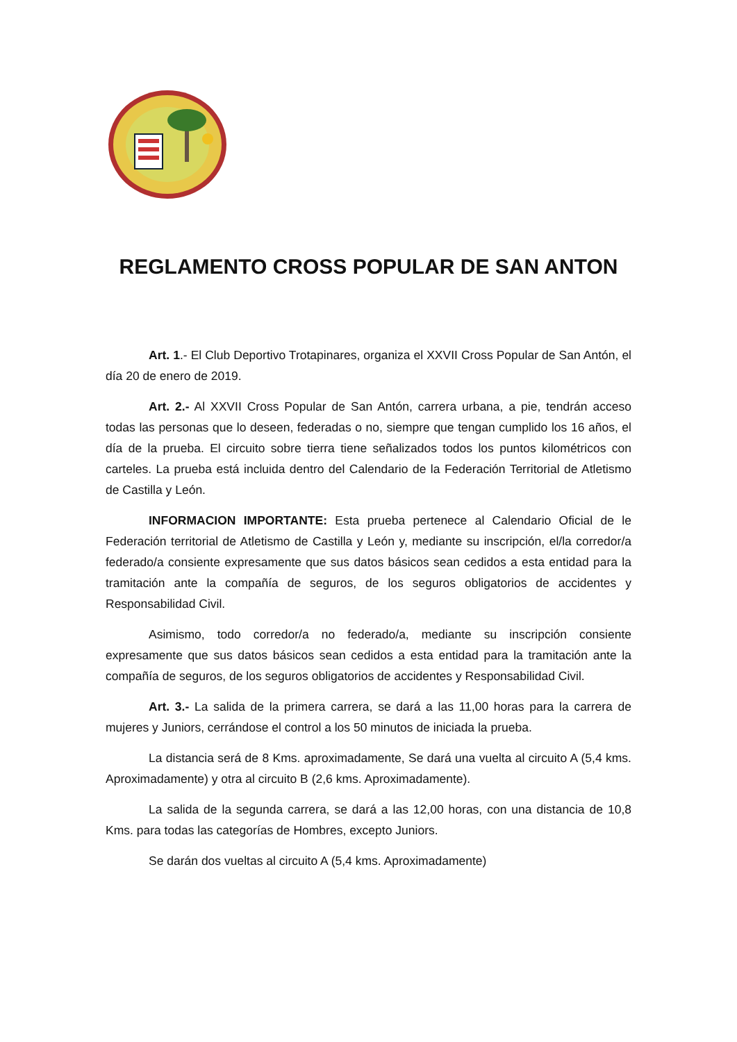REGLAMENTO CROSS POPULAR DE SAN ANTON
Art. 1.- El Club Deportivo Trotapinares, organiza el XXVII Cross Popular de San Antón, el día 20 de enero de 2019.
Art. 2.- Al XXVII Cross Popular de San Antón, carrera urbana, a pie, tendrán acceso todas las personas que lo deseen, federadas o no, siempre que tengan cumplido los 16 años, el día de la prueba. El circuito sobre tierra tiene señalizados todos los puntos kilométricos con carteles. La prueba está incluida dentro del Calendario de la Federación Territorial de Atletismo de Castilla y León.
INFORMACION IMPORTANTE: Esta prueba pertenece al Calendario Oficial de le Federación territorial de Atletismo de Castilla y León y, mediante su inscripción, el/la corredor/a federado/a consiente expresamente que sus datos básicos sean cedidos a esta entidad para la tramitación ante la compañía de seguros, de los seguros obligatorios de accidentes y Responsabilidad Civil.
Asimismo, todo corredor/a no federado/a, mediante su inscripción consiente expresamente que sus datos básicos sean cedidos a esta entidad para la tramitación ante la compañía de seguros, de los seguros obligatorios de accidentes y Responsabilidad Civil.
Art. 3.- La salida de la primera carrera, se dará a las 11,00 horas para la carrera de mujeres y Juniors, cerrándose el control a los 50 minutos de iniciada la prueba.
La distancia será de 8 Kms. aproximadamente, Se dará una vuelta al circuito A (5,4 kms. Aproximadamente) y otra al circuito B (2,6 kms. Aproximadamente).
La salida de la segunda carrera, se dará a las 12,00 horas, con una distancia de 10,8 Kms. para todas las categorías de Hombres, excepto Juniors.
Se darán dos vueltas al circuito A (5,4 kms. Aproximadamente)